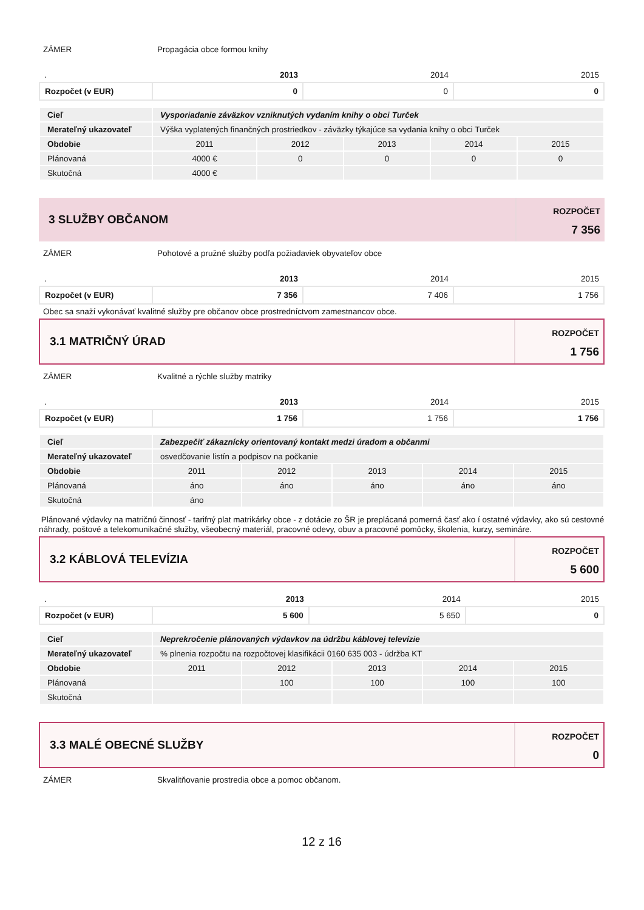ZÁMER Propagácia obce formou knihy
| . | 2013 | 2014 | 2015 |
| Rozpočet (v EUR) | 0 | 0 | 0 |
| Cieľ | Vysporiadanie záväzkov vzniknutých vydaním knihy o obci Turček | | | | |
| Merateľný ukazovateľ | Výška vyplatených finančných prostriedkov - záväzky týkajúce sa vydania knihy o obci Turček | | | | |
| Obdobie | 2011 | 2012 | 2013 | 2014 | 2015 |
| Plánovaná | 4000 € | 0 | 0 | 0 | 0 |
| Skutočná | 4000 € | | | | |
3 SLUŽBY OBČANOM
ROZPOČET
7 356
ZÁMER Pohotové a pružné služby podľa požiadaviek obyvateľov obce
| . | 2013 | 2014 | 2015 |
| Rozpočet (v EUR) | 7 356 | 7 406 | 1 756 |
Obec sa snaží vykonávať kvalitné služby pre občanov obce prostredníctvom zamestnancov obce.
3.1 MATRIČNÝ ÚRAD
ROZPOČET
1 756
ZÁMER Kvalitné a rýchle služby matriky
| . | 2013 | 2014 | 2015 |
| Rozpočet (v EUR) | 1 756 | 1 756 | 1 756 |
| Cieľ | Zabezpečiť zákaznícky orientovaný kontakt medzi úradom a občanmi | | | | |
| Merateľný ukazovateľ | osvedčovanie listín a podpisov na počkanie | | | | |
| Obdobie | 2011 | 2012 | 2013 | 2014 | 2015 |
| Plánovaná | áno | áno | áno | áno | áno |
| Skutočná | áno | | | | |
Plánované výdavky na matričnú činnosť - tarifný plat matrikárky obce - z dotácie zo ŠR je preplácaná pomerná časť ako í ostatné výdavky, ako sú cestovné náhrady, poštové a telekomunikačné služby, všeobecný materiál, pracovné odevy, obuv a pracovné pomôcky, školenia, kurzy, semináre.
3.2 KÁBLOVÁ TELEVÍZIA
ROZPOČET
5 600
| . | 2013 | 2014 | 2015 |
| Rozpočet (v EUR) | 5 600 | 5 650 | 0 |
| Cieľ | Neprekročenie plánovaných výdavkov na údržbu káblovej televízie | | | | |
| Merateľný ukazovateľ | % plnenia rozpočtu na rozpočtovej klasifikácii 0160 635 003 - údržba KT | | | | |
| Obdobie | 2011 | 2012 | 2013 | 2014 | 2015 |
| Plánovaná | | 100 | 100 | 100 | 100 |
| Skutočná | | | | | |
3.3 MALÉ OBECNÉ SLUŽBY
ROZPOČET
0
ZÁMER Skvalitňovanie prostredia obce a pomoc občanom.
12 z 16